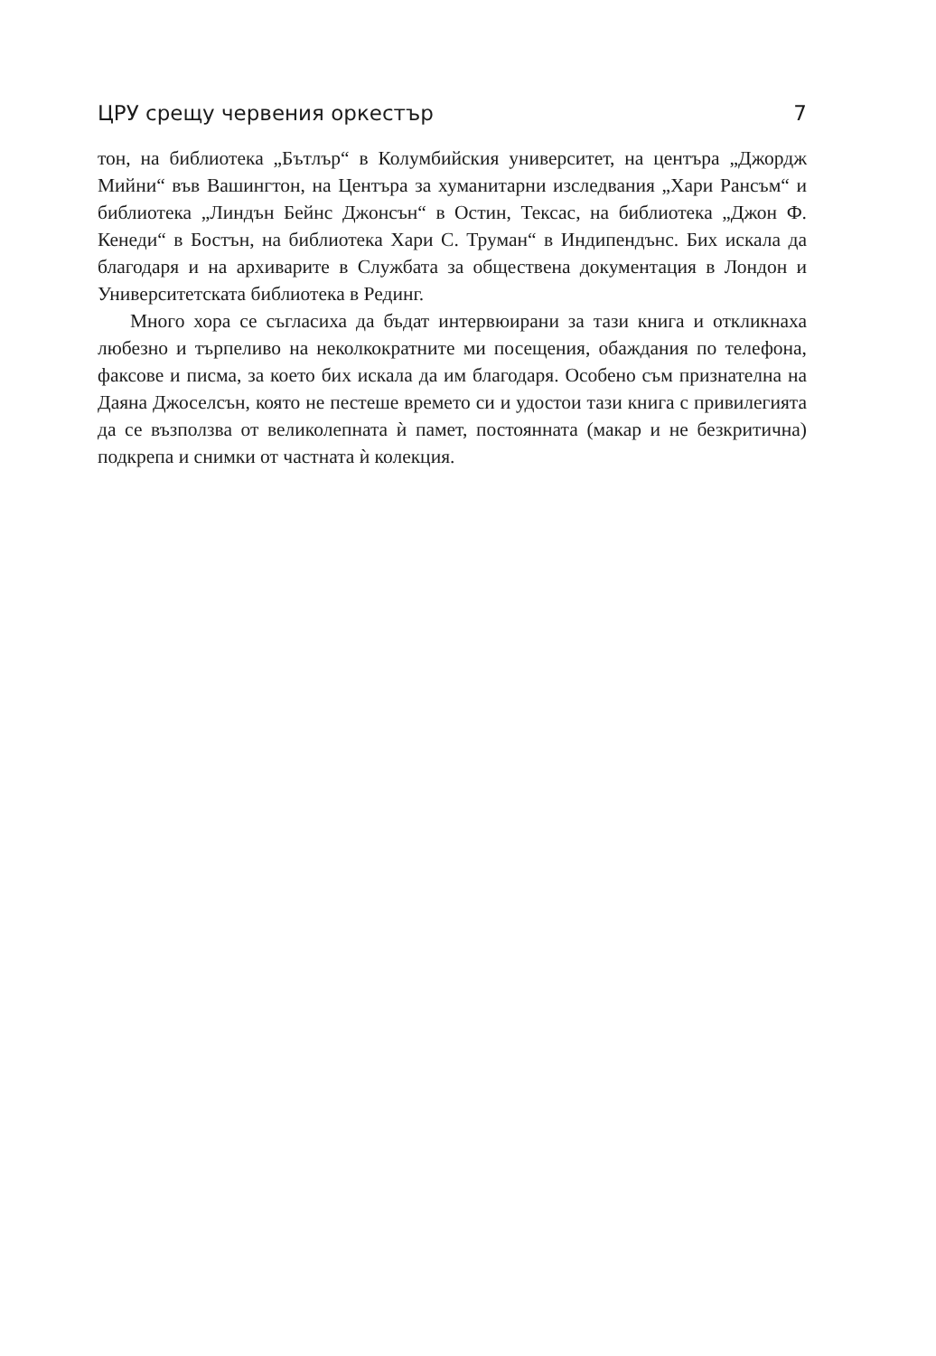ЦРУ срещу червения оркестър 7
тон, на библиотека „Бътлър“ в Колумбийския университет, на центъра „Джордж Мийни“ във Вашингтон, на Центъра за хуманитарни изследвания „Хари Рансъм“ и библиотека „Линдън Бейнс Джонсън“ в Остин, Тексас, на библиотека „Джон Ф. Кенеди“ в Бостън, на библиотека Хари С. Труман“ в Индипендънс. Бих искала да благодаря и на архиварите в Службата за обществена документация в Лондон и Университетската библиотека в Рединг.
Много хора се съгласиха да бъдат интервюирани за тази книга и откликнаха любезно и търпеливо на неколкократните ми посещения, обаждания по телефона, факсове и писма, за което бих искала да им благодаря. Особено съм признателна на Даяна Джоселсън, която не пестеше времето си и удостои тази книга с привилегията да се възползва от великолепната ѝ памет, постоянната (макар и не безкритична) подкрепа и снимки от частната ѝ колекция.